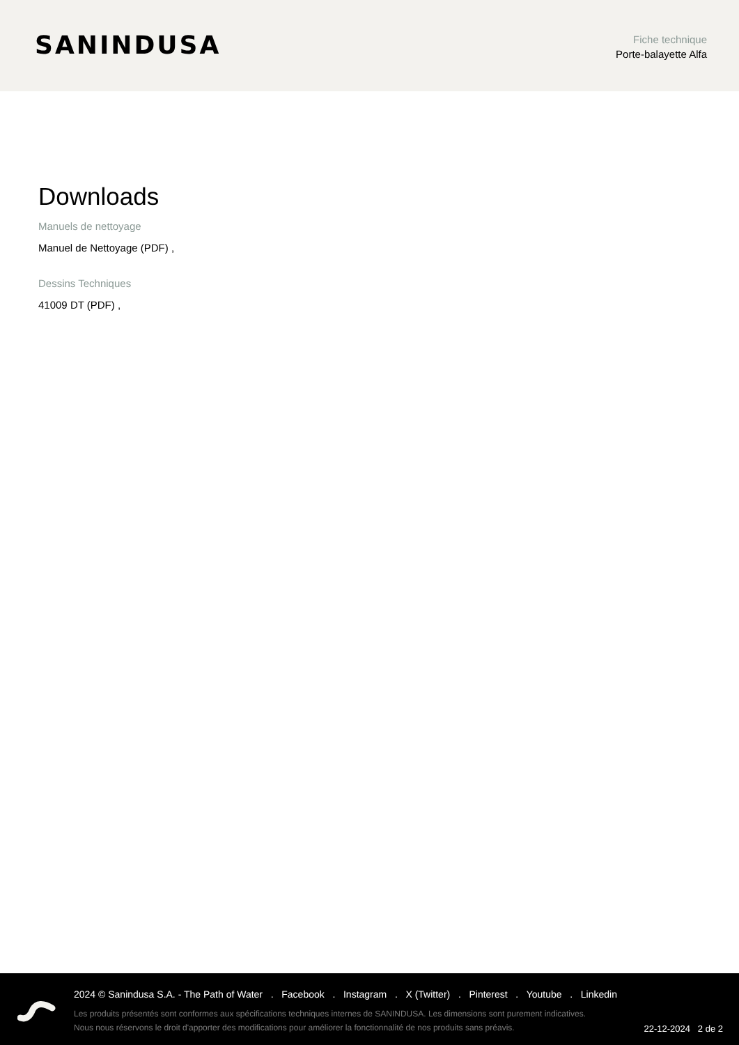SANINDUSA
Fiche technique
Porte-balayette Alfa
Downloads
Manuels de nettoyage
Manuel de Nettoyage (PDF) ,
Dessins Techniques
41009 DT (PDF) ,
2024 © Sanindusa S.A. - The Path of Water . Facebook . Instagram . X (Twitter) . Pinterest . Youtube . Linkedin
Les produits présentés sont conformes aux spécifications techniques internes de SANINDUSA. Les dimensions sont purement indicatives.
Nous nous réservons le droit d'apporter des modifications pour améliorer la fonctionnalité de nos produits sans préavis.
22-12-2024 2 de 2